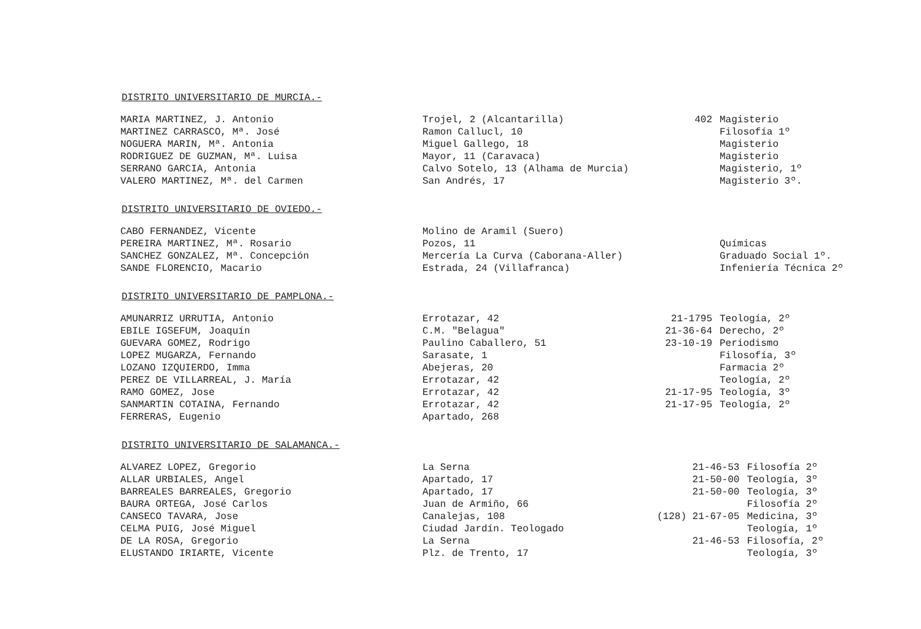DISTRITO UNIVERSITARIO DE MURCIA.-
| MARIA MARTINEZ, J. Antonio | Trojel, 2 (Alcantarilla) | 402 | Magisterio |
| MARTINEZ CARRASCO, Mª. José | Ramon Callucl, 10 | | Filosofía 1º |
| NOGUERA MARIN, Mª. Antonia | Miguel Gallego, 18 | | Magisterio |
| RODRIGUEZ DE GUZMAN, Mª. Luisa | Mayor, 11 (Caravaca) | | Magisterio |
| SERRANO GARCIA, Antonia | Calvo Sotelo, 13 (Alhama de Murcia) | | Magisterio, 1º |
| VALERO MARTINEZ, Mª. del Carmen | San Andrés, 17 | | Magisterio 3º. |
DISTRITO UNIVERSITARIO DE OVIEDO.-
| CABO FERNANDEZ, Vicente | Molino de Aramil (Suero) | | |
| PEREIRA MARTINEZ, Mª. Rosario | Pozos, 11 | | Químicas |
| SANCHEZ GONZALEZ, Mª. Concepción | Mercería La Curva (Caborana-Aller) | | Graduado Social 1º. |
| SANDE FLORENCIO, Macario | Estrada, 24 (Villafranca) | | Infeniería Técnica 2º |
DISTRITO UNIVERSITARIO DE PAMPLONA.-
| AMUNARRIZ URRUTIA, Antonio | Errotazar, 42 | 21-1795 | Teología, 2º |
| EBILE IGSEFUM, Joaquín | C.M. "Belagua" | 21-36-64 | Derecho, 2º |
| GUEVARA GOMEZ, Rodrigo | Paulino Caballero, 51 | 23-10-19 | Periodismo |
| LOPEZ MUGARZA, Fernando | Sarasate, 1 | | Filosofía, 3º |
| LOZANO IZQUIERDO, Imma | Abejeras, 20 | | Farmacia 2º |
| PEREZ DE VILLARREAL, J. María | Errotazar, 42 | | Teología, 2º |
| RAMO GOMEZ, Jose | Errotazar, 42 | 21-17-95 | Teología, 3º |
| SANMARTIN COTAINA, Fernando | Errotazar, 42 | 21-17-95 | Teología, 2º |
| FERRERAS, Eugenio | Apartado, 268 | | |
DISTRITO UNIVERSITARIO DE SALAMANCA.-
| ALVAREZ LOPEZ, Gregorio | La Serna | 21-46-53 | Filosofía 2º |
| ALLAR URBIALES, Angel | Apartado, 17 | 21-50-00 | Teología, 3º |
| BARREALES BARREALES, Gregorio | Apartado, 17 | 21-50-00 | Teología, 3º |
| BAURA ORTEGA, José Carlos | Juan de Armiño, 66 | | Filosofía 2º |
| CANSECO TAVARA, Jose | Canalejas, 108 | (128) 21-67-05 | Medicina, 3º |
| CELMA PUIG, José Miguel | Ciudad Jardín. Teologado | | Teología, 1º |
| DE LA ROSA, Gregorio | La Serna | 21-46-53 | Filosofía, 2º |
| ELUSTANDO IRIARTE, Vicente | Plz. de Trento, 17 | | Teología, 3º |